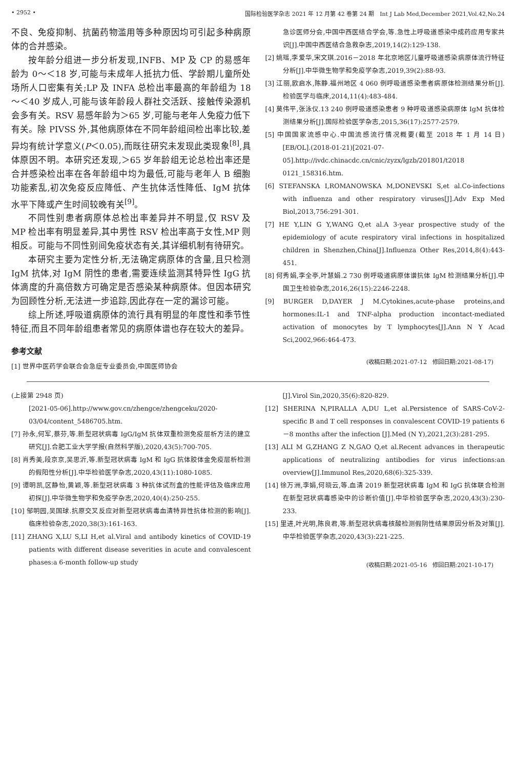• 2952 • 国际检验医学杂志 2021 年 12 月第 42 卷第 24 期　Int J Lab Med,December 2021,Vol.42,No.24
不良、免疫抑制、抗菌药物滥用等多种原因均可引起多种病原体的合并感染。
按年龄分组进一步分析发现,INFB、MP 及 CP 的易感年龄为 0～＜18 岁,可能与未成年人抵抗力低、学龄期儿童所处场所人口密集有关;LP 及 INFA 总检出率最高的年龄组为 18～＜40 岁成人,可能与该年龄段人群社交活跃、接触传染源机会多有关。RSV 易感年龄为＞65 岁,可能与老年人免疫力低下有关。除 PIVSS 外,其他病原体在不同年龄组间检出率比较,差异均有统计学意义(P＜0.05),而既往研究未发现此类现象<sup>[8]</sup>,具体原因不明。本研究还发现,＞65 岁年龄组无论总检出率还是合并感染检出率在各年龄组中均为最低,可能与老年人 B 细胞功能紊乱,初次免疫反应降低、产生抗体活性降低、IgM 抗体水平下降或产生时间较晚有关<sup>[9]</sup>。
不同性别患者病原体总检出率差异并不明显,仅 RSV 及 MP 检出率有明显差异,其中男性 RSV 检出率高于女性,MP 则相反。可能与不同性别间免疫状态有关,其详细机制有待研究。
本研究主要为定性分析,无法确定病原体的含量,且只检测 IgM 抗体,对 IgM 阴性的患者,需要连续监测其特异性 IgG 抗体滴度的升高倍数方可确定是否感染某种病原体。但因本研究为回顾性分析,无法进一步追踪,因此存在一定的漏诊可能。
综上所述,呼吸道病原体的流行具有明显的年度性和季节性特征,而且不同年龄组患者常见的病原体谱也存在较大的差异。
参考文献
[1] 世界中医药学会联合会急症专业委员会,中国医师协会
急诊医师分会,中国中西医结合学会,等.急性上呼吸道感染中成药应用专家共识[J].中国中西医结合急救杂志,2019,14(2):129-138.
[2] 姚瑶,李爱华,宋文琪.2016－2018 年北京地区儿童呼吸道感染病原体流行特征分析[J].中华微生物学和免疫学杂志,2019,39(2):88-93.
[3] 江丽,欧启水,陈静.福州地区 4 060 例呼吸道感染患者病原体检测结果分析[J].检验医学与临床,2014,11(4):483-484.
[4] 莫伟平,张泳仪.13 240 例呼吸道感染患者 9 种呼吸道感染病原体 IgM 抗体检测结果分析[J].国际检验医学杂志,2015,36(17):2577-2579.
[5] 中国国家流感中心.中国流感流行情况概要(截至 2018 年 1 月 14 日)[EB/OL].(2018-01-21)[2021-07-05].http://ivdc.chinacdc.cn/cnic/zyzx/lgzb/201801/t2018 0121_158316.htm.
[6] STEFANSKA I,ROMANOWSKA M,DONEVSKI S,et al.Co-infections with influenza and other respiratory viruses[J].Adv Exp Med Biol,2013,756:291-301.
[7] HE Y,LIN G Y,WANG Q,et al.A 3-year prospective study of the epidemiology of acute respiratory viral infections in hospitalized children in Shenzhen,China[J].Influenza Other Res,2014,8(4):443-451.
[8] 何秀娟,李全亭,叶慧娟.2 730 例呼吸道病原体谱抗体 IgM 检测结果分析[J].中国卫生检验杂志,2016,26(15):2246-2248.
[9] BURGER D,DAYER J M.Cytokines,acute-phase proteins,and hormones:IL-1 and TNF-alpha production incontact-mediated activation of monocytes by T lymphocytes[J].Ann N Y Acad Sci,2002,966:464-473.
(收稿日期:2021-07-12　修回日期:2021-08-17)
(上接第 2948 页)
[2021-05-06].http://www.gov.cn/zhengce/zhengceku/2020-03/04/content_5486705.htm.
[7] 孙永,何军,蔡芬,等.新型冠状病毒 IgG/IgM 抗体双重检测免疫层析方法的建立研究[J].合肥工业大学学报(自然科学版),2020,43(5):700-705.
[8] 肖秀美,段京京,吴思沂,等.新型冠状病毒 IgM 和 IgG 抗体胶体金免疫层析检测的假阳性分析[J].中华检验医学杂志,2020,43(11):1080-1085.
[9] 谭明凯,区静怡,黄颖,等.新型冠状病毒 3 种抗体试剂盒的性能评估及临床应用初探[J].中华微生物学和免疫学杂志,2020,40(4):250-255.
[10] 邹明园,吴国球.抗原交叉反应对新型冠状病毒血清特异性抗体检测的影响[J].临床检验杂志,2020,38(3):161-163.
[11] ZHANG X,LU S,LI H,et al.Viral and antibody kinetics of COVID-19 patients with different disease severities in acute and convalescent phases:a 6-month follow-up study
[J].Virol Sin,2020,35(6):820-829.
[12] SHERINA N,PIRALLA A,DU L,et al.Persistence of SARS-CoV-2-specific B and T cell responses in convalescent COVID-19 patients 6－8 months after the infection [J].Med (N Y),2021,2(3):281-295.
[13] ALI M G,ZHANG Z N,GAO Q,et al.Recent advances in therapeutic applications of neutralizing antibodies for virus infections:an overview[J].Immunol Res,2020,68(6):325-339.
[14] 徐万洲,李娟,何晓云,等.血清 2019 新型冠状病毒 IgM 和 IgG 抗体联合检测在新型冠状病毒感染中的诊断价值[J].中华检验医学杂志,2020,43(3):230-233.
[15] 里进,叶光明,陈良君,等.新型冠状病毒核酸检测假阴性结果原因分析及对策[J].中华检验医学杂志,2020,43(3):221-225.
(收稿日期:2021-05-16　修回日期:2021-10-17)